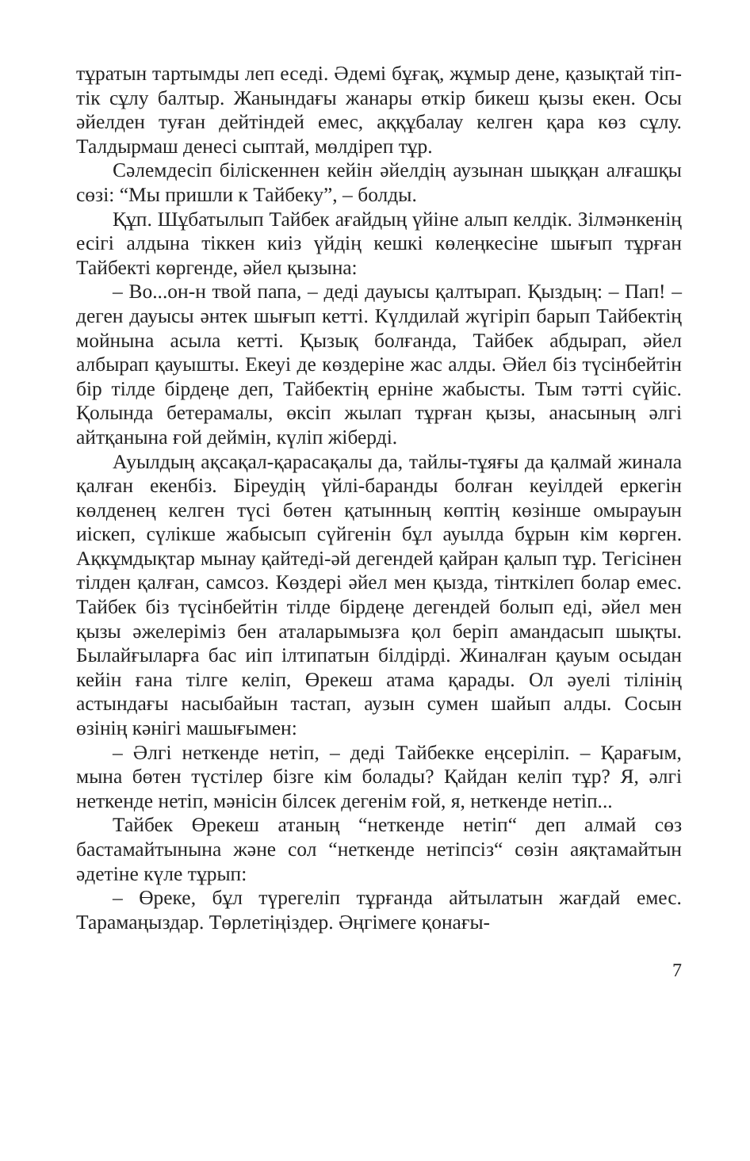тұратын тартымды леп еседі. Әдемі бұғақ, жұмыр дене, қазықтай тіп-тік сұлу балтыр. Жанындағы жанары өткір бикеш қызы екен. Осы әйелден туған дейтіндей емес, аққұбалау келген қара көз сұлу. Талдырмаш денесі сыптай, мөлдіреп тұр.
Сәлемдесіп білiскеннен кейін әйелдің аузынан шыққан алғашқы сөзі: “Мы пришли к Тайбеку”, – болды.
Құп. Шұбатылып Тайбек ағайдың үйіне алып келдік. Зілмәнкенің есігі алдына тіккен киіз үйдің кешкі көлеңкесіне шығып тұрған Тайбекті көргенде, әйел қызына:
– Во...он-н твой папа, – деді дауысы қалтырап. Қыздың: – Пап! – деген дауысы әнтек шығып кетті. Күлдилай жүгіріп барып Тайбектің мойнына асыла кетті. Қызық болғанда, Тайбек абдырап, әйел албырап қауышты. Екеуі де көздеріне жас алды. Әйел біз түсінбейтін бір тілде бірдеңе деп, Тайбектің ерніне жабысты. Тым тәтті сүйіс. Қолында бетерамалы, өксіп жылап тұрған қызы, анасының әлгі айтқанына ғой деймін, күліп жіберді.
Ауылдың ақсақал-қарасақалы да, тайлы-тұяғы да қалмай жинала қалған екенбіз. Біреудің үйлі-баранды болған кеуілдей еркегін көлденең келген түсі бөтен қатынның көптің көзінше омырауын иіскеп, сүлікше жабысып сүйгенін бұл ауылда бұрын кім көрген. Ақкұмдықтар мынау қайтеді-әй дегендей қайран қалып тұр. Тегісінен тілден қалған, самсоз. Көздері әйел мен қызда, тінткілеп болар емес. Тайбек біз түсінбейтін тілде бірдеңе дегендей болып еді, әйел мен қызы әжелеріміз бен аталарымызға қол беріп амандасып шықты. Былайғыларға бас иіп ілтипатын білдірді. Жиналған қауым осыдан кейін ғана тілге келіп, Өрекеш атама қарады. Ол әуелі тілінің астындағы насыбайын тастап, аузын сумен шайып алды. Сосын өзінің кәнігі машығымен:
– Әлгі неткенде нетіп, – деді Тайбекке еңсеріліп. – Қарағым, мына бөтен түстілер бізге кім болады? Қайдан келіп тұр? Я, әлгі неткенде нетіп, мәнісін білсек дегенім ғой, я, неткенде нетіп...
Тайбек Өрекеш атаның “неткенде нетіп“ деп алмай сөз бастамайтынына және сол “неткенде нетіпсіз“ сөзін аяқтамайтын әдетіне күле тұрып:
– Өреке, бұл түрегеліп тұрғанда айтылатын жағдай емес. Тарамаңыздар. Төрлетіңіздер. Әңгімеге қонағы-
7